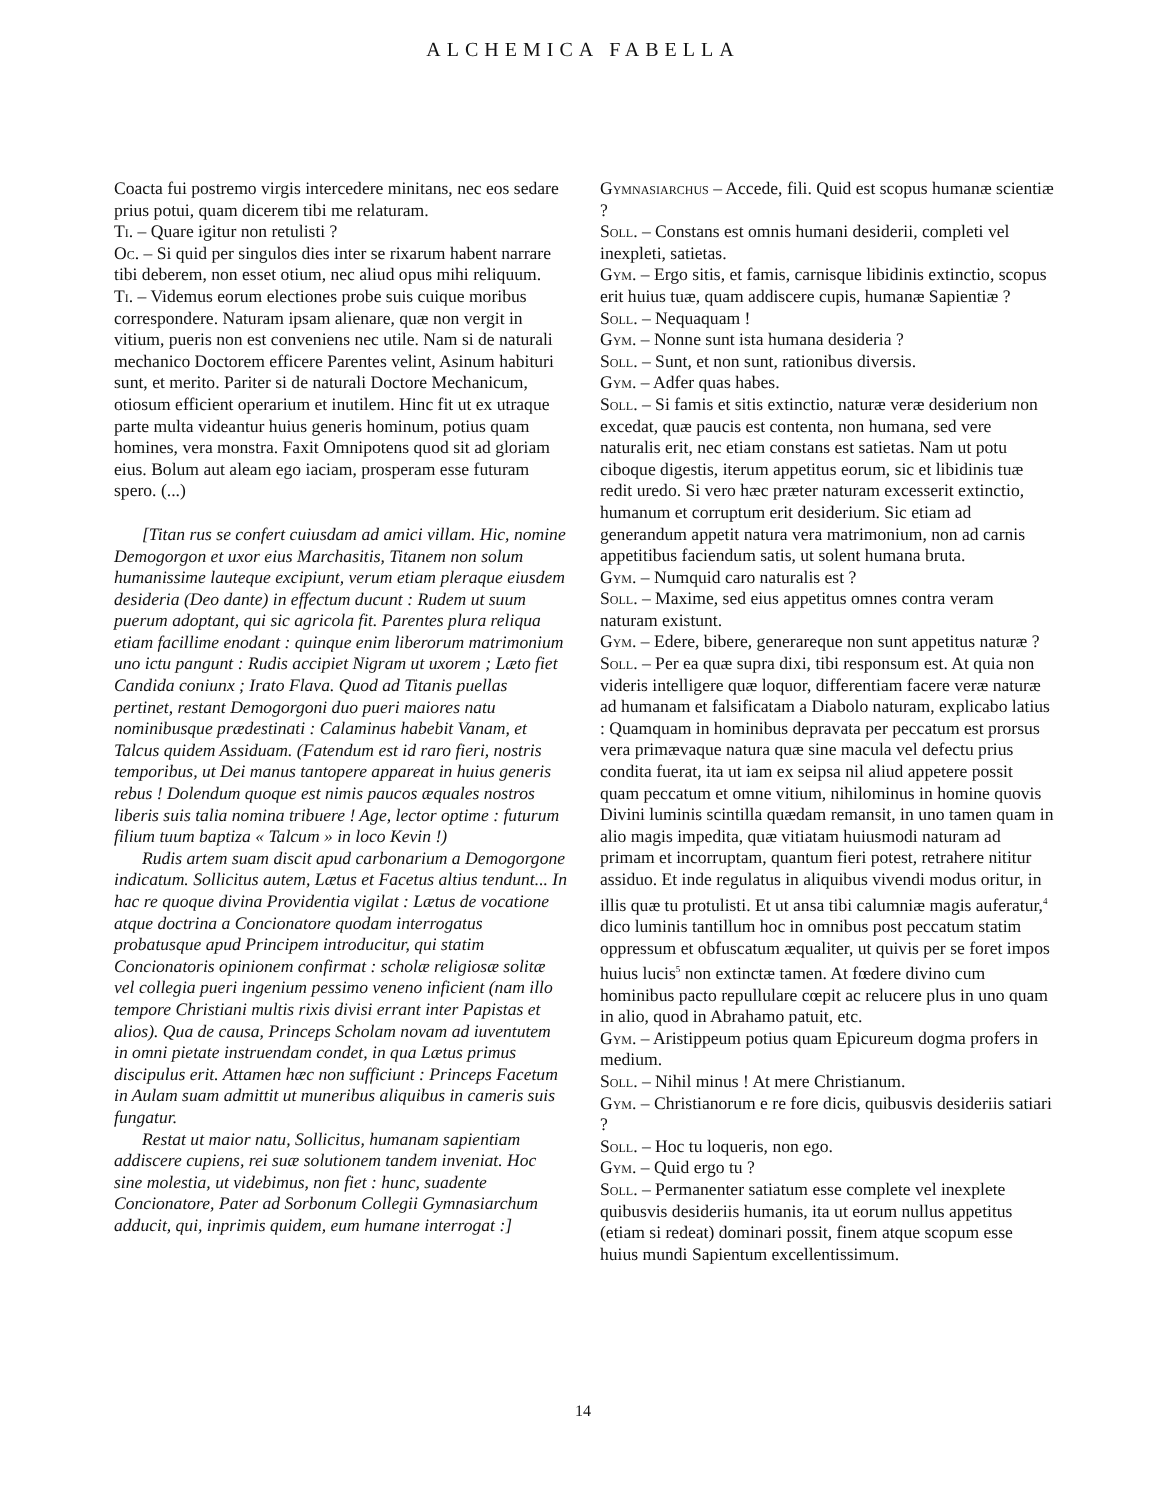ALCHEMICA FABELLA
Coacta fui postremo virgis intercedere minitans, nec eos sedare prius potui, quam dicerem tibi me relaturam.
Ti. – Quare igitur non retulisti ?
Oc. – Si quid per singulos dies inter se rixarum habent narrare tibi deberem, non esset otium, nec aliud opus mihi reliquum.
Ti. – Videmus eorum electiones probe suis cuique moribus correspondere. Naturam ipsam alienare, quæ non vergit in vitium, pueris non est conveniens nec utile. Nam si de naturali mechanico Doctorem efficere Parentes velint, Asinum habituri sunt, et merito. Pariter si de naturali Doctore Mechanicum, otiosum efficient operarium et inutilem. Hinc fit ut ex utraque parte multa videantur huius generis hominum, potius quam homines, vera monstra. Faxit Omnipotens quod sit ad gloriam eius. Bolum aut aleam ego iaciam, prosperam esse futuram spero. (...)
[Titan rus se confert cuiusdam ad amici villam. Hic, nomine Demogorgon et uxor eius Marchasitis, Titanem non solum humanissime lauteque excipiunt, verum etiam pleraque eiusdem desideria (Deo dante) in effectum ducunt : Rudem ut suum puerum adoptant, qui sic agricola fit. Parentes plura reliqua etiam facillime enodant : quinque enim liberorum matrimonium uno ictu pangunt : Rudis accipiet Nigram ut uxorem ; Læto fiet Candida coniunx ; Irato Flava. Quod ad Titanis puellas pertinet, restant Demogorgoni duo pueri maiores natu nominibusque prædestinati : Calaminus habebit Vanam, et Talcus quidem Assiduam. (Fatendum est id raro fieri, nostris temporibus, ut Dei manus tantopere appareat in huius generis rebus ! Dolendum quoque est nimis paucos æquales nostros liberis suis talia nomina tribuere ! Age, lector optime : futurum filium tuum baptiza « Talcum » in loco Kevin !)
Rudis artem suam discit apud carbonarium a Demogorgone indicatum. Sollicitus autem, Lætus et Facetus altius tendunt... In hac re quoque divina Providentia vigilat : Lætus de vocatione atque doctrina a Concionatore quodam interrogatus probatusque apud Principem introducitur, qui statim Concionatoris opinionem confirmat : scholæ religiosæ solitæ vel collegia pueri ingenium pessimo veneno inficient (nam illo tempore Christiani multis rixis divisi errant inter Papistas et alios). Qua de causa, Princeps Scholam novam ad iuventutem in omni pietate instruendam condet, in qua Lætus primus discipulus erit. Attamen hæc non sufficiunt : Princeps Facetum in Aulam suam admittit ut muneribus aliquibus in cameris suis fungatur.
Restat ut maior natu, Sollicitus, humanam sapientiam addiscere cupiens, rei suæ solutionem tandem inveniat. Hoc sine molestia, ut videbimus, non fiet : hunc, suadente Concionatore, Pater ad Sorbonum Collegii Gymnasiarchum adducit, qui, inprimis quidem, eum humane interrogat :]
Gymnasiarchus – Accede, fili. Quid est scopus humanæ scientiæ ?
Soll. – Constans est omnis humani desiderii, completi vel inexpleti, satietas.
Gym. – Ergo sitis, et famis, carnisque libidinis extinctio, scopus erit huius tuæ, quam addiscere cupis, humanæ Sapientiæ ?
Soll. – Nequaquam !
Gym. – Nonne sunt ista humana desideria ?
Soll. – Sunt, et non sunt, rationibus diversis.
Gym. – Adfer quas habes.
Soll. – Si famis et sitis extinctio, naturæ veræ desiderium non excedat, quæ paucis est contenta, non humana, sed vere naturalis erit, nec etiam constans est satietas. Nam ut potu ciboque digestis, iterum appetitus eorum, sic et libidinis tuæ redit uredo. Si vero hæc præter naturam excesserit extinctio, humanum et corruptum erit desiderium. Sic etiam ad generandum appetit natura vera matrimonium, non ad carnis appetitibus faciendum satis, ut solent humana bruta.
Gym. – Numquid caro naturalis est ?
Soll. – Maxime, sed eius appetitus omnes contra veram naturam existunt.
Gym. – Edere, bibere, generareque non sunt appetitus naturæ ?
Soll. – Per ea quæ supra dixi, tibi responsum est. At quia non videris intelligere quæ loquor, differentiam facere veræ naturæ ad humanam et falsificatam a Diabolo naturam, explicabo latius : Quamquam in hominibus depravata per peccatum est prorsus vera primævaque natura quæ sine macula vel defectu prius condita fuerat, ita ut iam ex seipsa nil aliud appetere possit quam peccatum et omne vitium, nihilominus in homine quovis Divini luminis scintilla quædam remansit, in uno tamen quam in alio magis impedita, quæ vitiatam huiusmodi naturam ad primam et incorruptam, quantum fieri potest, retrahere nititur assiduo. Et inde regulatus in aliquibus vivendi modus oritur, in illis quæ tu protulisti. Et ut ansa tibi calumniæ magis auferatur,<sup>4</sup> dico luminis tantillum hoc in omnibus post peccatum statim oppressum et obfuscatum æqualiter, ut quivis per se foret impos huius lucis<sup>5</sup> non extinctæ tamen. At fœdere divino cum hominibus pacto repullulare cœpit ac relucere plus in uno quam in alio, quod in Abrahamo patuit, etc.
Gym. – Aristippeum potius quam Epicureum dogma profers in medium.
Soll. – Nihil minus ! At mere Christianum.
Gym. – Christianorum e re fore dicis, quibusvis desideriis satiari ?
Soll. – Hoc tu loqueris, non ego.
Gym. – Quid ergo tu ?
Soll. – Permanenter satiatum esse complete vel inexplete quibusvis desideriis humanis, ita ut eorum nullus appetitus (etiam si redeat) dominari possit, finem atque scopum esse huius mundi Sapientum excellentissimum.
14